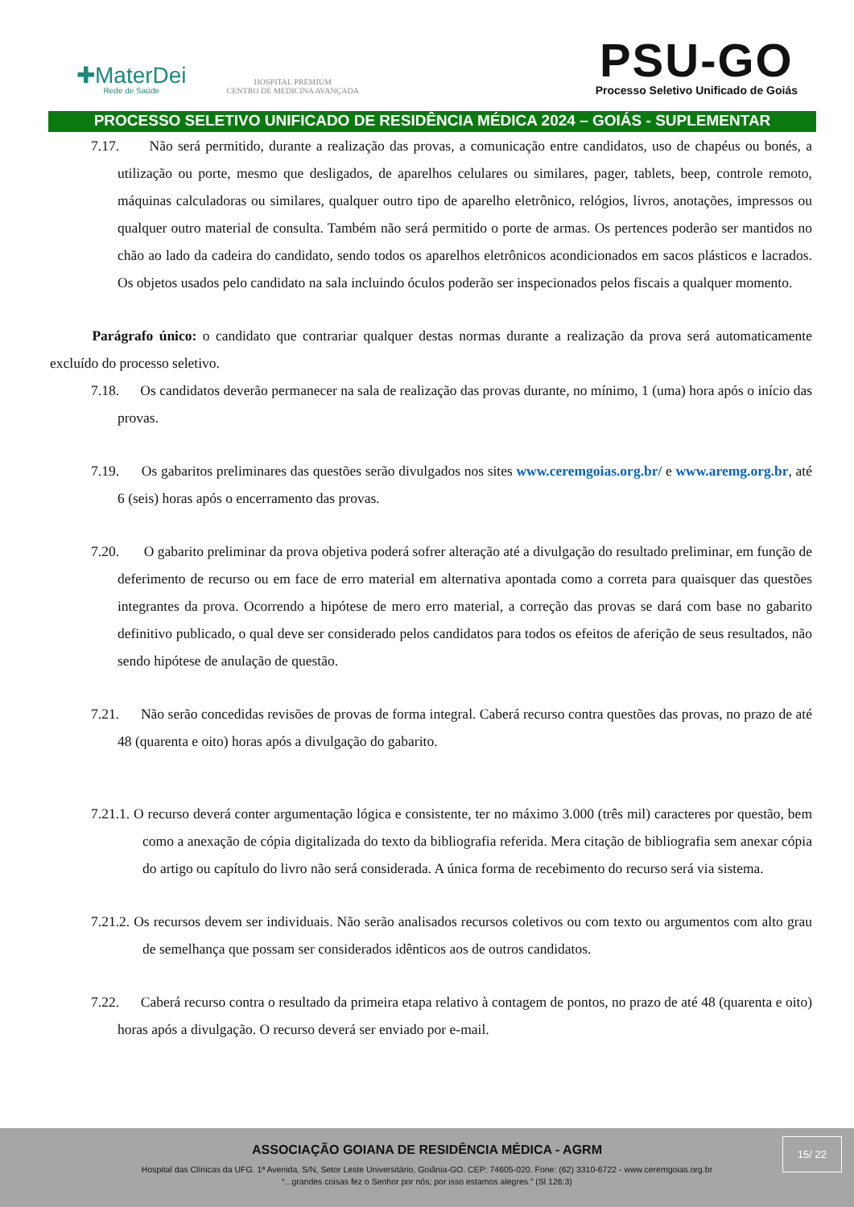✚MaterDei
Rede de Saúde
HOSPITAL PREMIUM
CENTRO DE MEDICINA AVANÇADA
PSU-GO
Processo Seletivo Unificado de Goiás
PROCESSO SELETIVO UNIFICADO DE RESIDÊNCIA MÉDICA 2024 – GOIÁS - SUPLEMENTAR
7.17. Não será permitido, durante a realização das provas, a comunicação entre candidatos, uso de chapéus ou bonés, a utilização ou porte, mesmo que desligados, de aparelhos celulares ou similares, pager, tablets, beep, controle remoto, máquinas calculadoras ou similares, qualquer outro tipo de aparelho eletrônico, relógios, livros, anotações, impressos ou qualquer outro material de consulta. Também não será permitido o porte de armas. Os pertences poderão ser mantidos no chão ao lado da cadeira do candidato, sendo todos os aparelhos eletrônicos acondicionados em sacos plásticos e lacrados. Os objetos usados pelo candidato na sala incluindo óculos poderão ser inspecionados pelos fiscais a qualquer momento.
Parágrafo único: o candidato que contrariar qualquer destas normas durante a realização da prova será automaticamente excluído do processo seletivo.
7.18. Os candidatos deverão permanecer na sala de realização das provas durante, no mínimo, 1 (uma) hora após o início das provas.
7.19. Os gabaritos preliminares das questões serão divulgados nos sites www.ceremgoias.org.br/ e www.aremg.org.br, até 6 (seis) horas após o encerramento das provas.
7.20. O gabarito preliminar da prova objetiva poderá sofrer alteração até a divulgação do resultado preliminar, em função de deferimento de recurso ou em face de erro material em alternativa apontada como a correta para quaisquer das questões integrantes da prova. Ocorrendo a hipótese de mero erro material, a correção das provas se dará com base no gabarito definitivo publicado, o qual deve ser considerado pelos candidatos para todos os efeitos de aferição de seus resultados, não sendo hipótese de anulação de questão.
7.21. Não serão concedidas revisões de provas de forma integral. Caberá recurso contra questões das provas, no prazo de até 48 (quarenta e oito) horas após a divulgação do gabarito.
7.21.1. O recurso deverá conter argumentação lógica e consistente, ter no máximo 3.000 (três mil) caracteres por questão, bem como a anexação de cópia digitalizada do texto da bibliografia referida. Mera citação de bibliografia sem anexar cópia do artigo ou capítulo do livro não será considerada. A única forma de recebimento do recurso será via sistema.
7.21.2. Os recursos devem ser individuais. Não serão analisados recursos coletivos ou com texto ou argumentos com alto grau de semelhança que possam ser considerados idênticos aos de outros candidatos.
7.22. Caberá recurso contra o resultado da primeira etapa relativo à contagem de pontos, no prazo de até 48 (quarenta e oito) horas após a divulgação. O recurso deverá ser enviado por e-mail.
15/ 22
ASSOCIAÇÃO GOIANA DE RESIDÊNCIA MÉDICA - AGRM
Hospital das Clínicas da UFG. 1ª Avenida, S/N, Setor Leste Universitário, Goiânia-GO. CEP: 74605-020. Fone: (62) 3310-6722 - www.ceremgoias.org.br
“...grandes coisas fez o Senhor por nós; por isso estamos alegres.” (Sl 126:3)